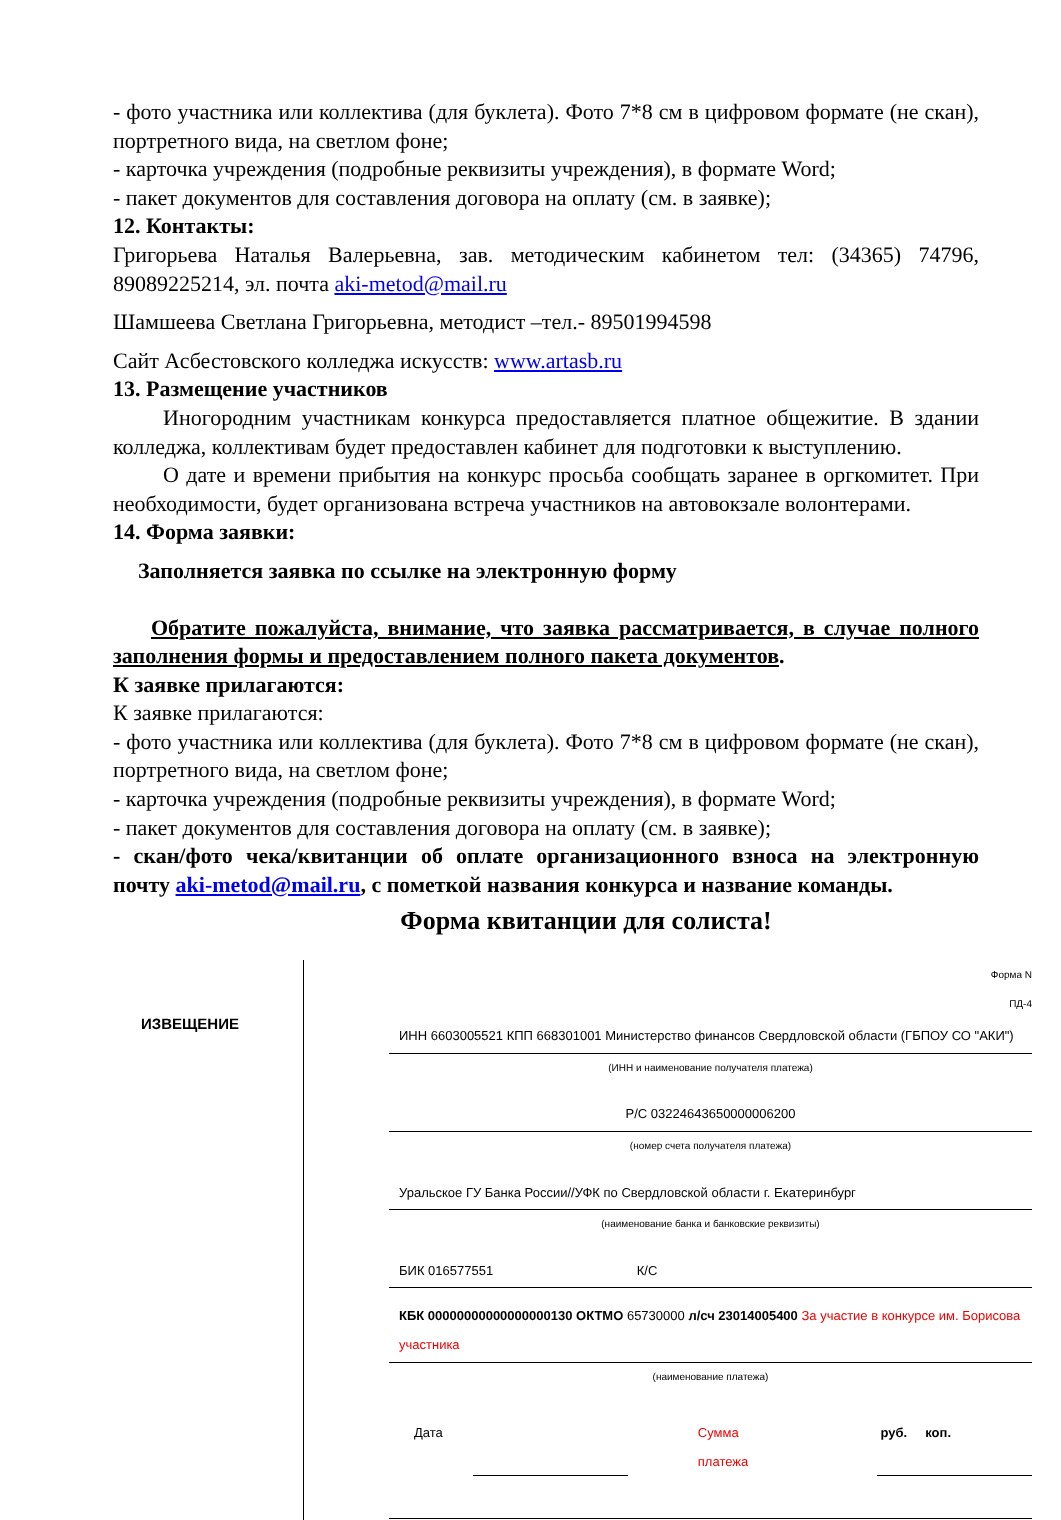- фото участника или коллектива (для буклета). Фото 7*8 см в цифровом формате (не скан), портретного вида, на светлом фоне;
- карточка учреждения (подробные реквизиты учреждения), в формате Word;
- пакет документов для составления договора на оплату (см. в заявке);
12. Контакты:
Григорьева Наталья Валерьевна, зав. методическим кабинетом тел: (34365) 74796, 89089225214, эл. почта aki-metod@mail.ru
Шамшеева Светлана Григорьевна, методист –тел.- 89501994598
Сайт Асбестовского колледжа искусств: www.artasb.ru
13. Размещение участников
Иногородним участникам конкурса предоставляется платное общежитие. В здании колледжа, коллективам будет предоставлен кабинет для подготовки к выступлению.
О дате и времени прибытия на конкурс просьба сообщать заранее в оргкомитет. При необходимости, будет организована встреча участников на автовокзале волонтерами.
14. Форма заявки:
Заполняется заявка по ссылке на электронную форму
Обратите пожалуйста, внимание, что заявка рассматривается, в случае полного заполнения формы и предоставлением полного пакета документов.
К заявке прилагаются:
К заявке прилагаются:
- фото участника или коллектива (для буклета). Фото 7*8 см в цифровом формате (не скан), портретного вида, на светлом фоне;
- карточка учреждения (подробные реквизиты учреждения), в формате Word;
- пакет документов для составления договора на оплату (см. в заявке);
- скан/фото чека/квитанции об оплате организационного взноса на электронную почту aki-metod@mail.ru, с пометкой названия конкурса и название команды.
Форма квитанции для солиста!
| ИЗВЕЩЕНИЕ | Форма N ПД-4 |
| | ИНН 6603005521 КПП 668301001 Министерство финансов Свердловской области (ГБПОУ СО "АКИ") (ИНН и наименование получателя платежа) |
| | Р/С 03224643650000006200 (номер счета получателя платежа) |
| | Уральское ГУ Банка России//УФК по Свердловской области г. Екатеринбург (наименование банка и банковские реквизиты) |
| | БИК 016577551 К/С |
| | КБК 00000000000000000130 ОКТМО 65730000 л/сч 23014005400 За участие в конкурсе им. Борисова участника (наименование платежа) |
| | Дата Сумма платежа руб. коп. |